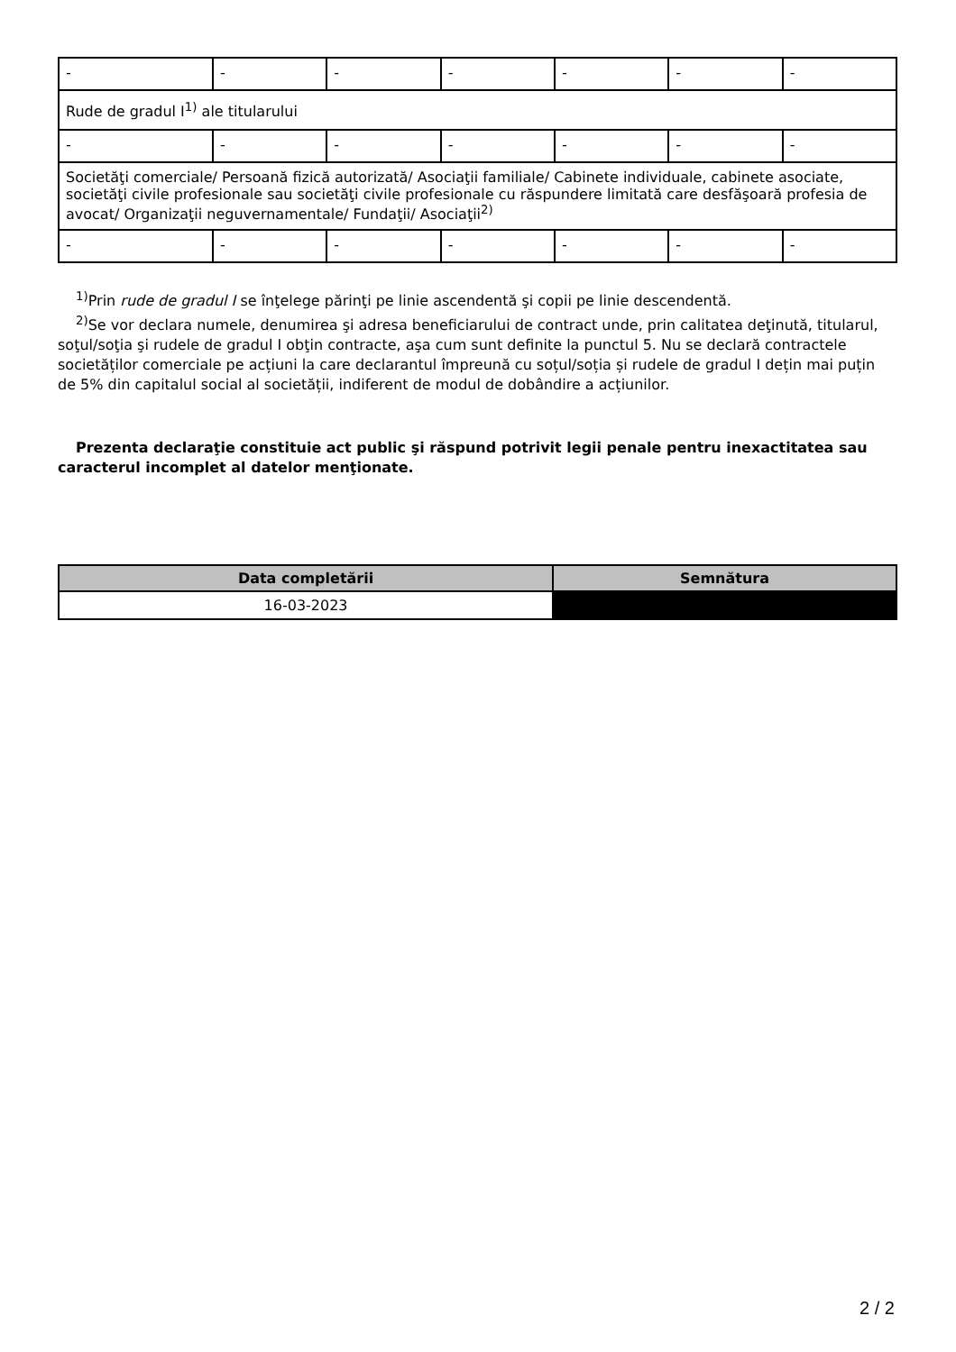| - | - | - | - | - | - | - |
| Rude de gradul I<sup>1)</sup> ale titularului | | | | | | |
| - | - | - | - | - | - | - |
| Societăţi comerciale/ Persoană fizică autorizată/ Asociaţii familiale/ Cabinete individuale, cabinete asociate, societăţi civile profesionale sau societăţi civile profesionale cu răspundere limitată care desfăşoară profesia de avocat/ Organizaţii neguvernamentale/ Fundaţii/ Asociaţii<sup>2)</sup> | | | | | | |
| - | - | - | - | - | - | - |
<sup>1)</sup> Prin rude de gradul I se înţelege părinţi pe linie ascendentă şi copii pe linie descendentă.
<sup>2)</sup> Se vor declara numele, denumirea şi adresa beneficiarului de contract unde, prin calitatea deţinută, titularul, soţul/soţia şi rudele de gradul I obţin contracte, aşa cum sunt definite la punctul 5. Nu se declară contractele societăților comerciale pe acțiuni la care declarantul împreună cu soțul/soția și rudele de gradul I dețin mai puțin de 5% din capitalul social al societății, indiferent de modul de dobândire a acțiunilor.
Prezenta declaraţie constituie act public şi răspund potrivit legii penale pentru inexactitatea sau caracterul incomplet al datelor menţionate.
| Data completării | Semnătura |
| --- | --- |
| 16-03-2023 | |
2 / 2